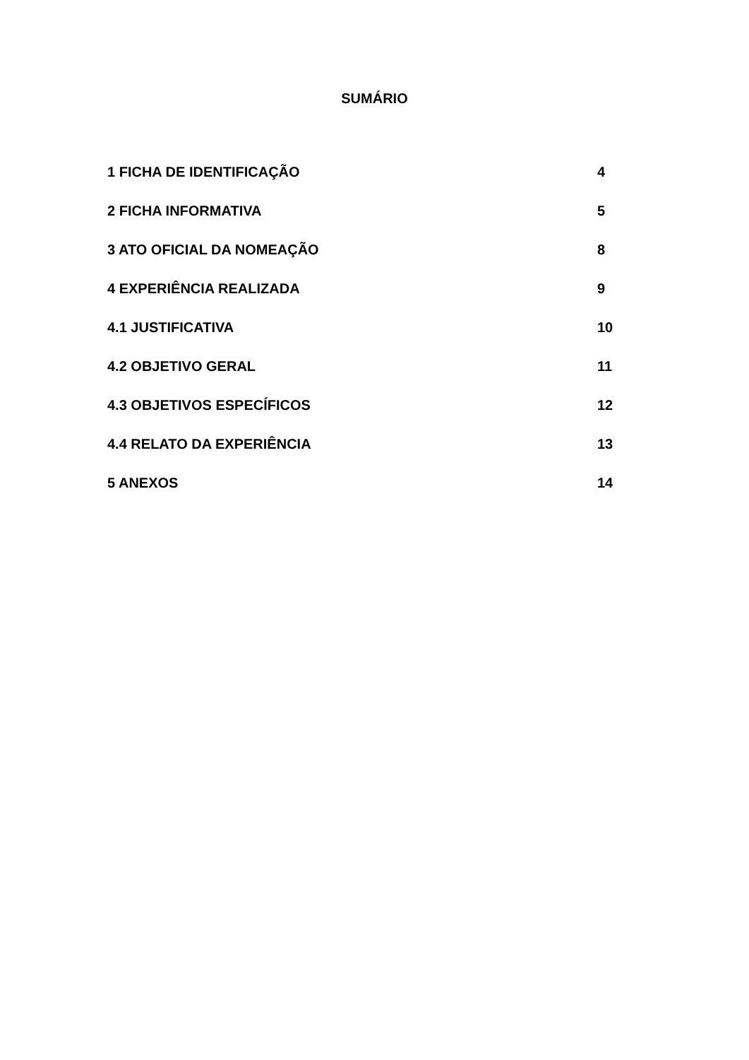SUMÁRIO
| 1 FICHA DE IDENTIFICAÇÃO | 4 |
| 2 FICHA INFORMATIVA | 5 |
| 3 ATO OFICIAL DA NOMEAÇÃO | 8 |
| 4 EXPERIÊNCIA REALIZADA | 9 |
| 4.1 JUSTIFICATIVA | 10 |
| 4.2 OBJETIVO GERAL | 11 |
| 4.3 OBJETIVOS ESPECÍFICOS | 12 |
| 4.4 RELATO DA EXPERIÊNCIA | 13 |
| 5 ANEXOS | 14 |